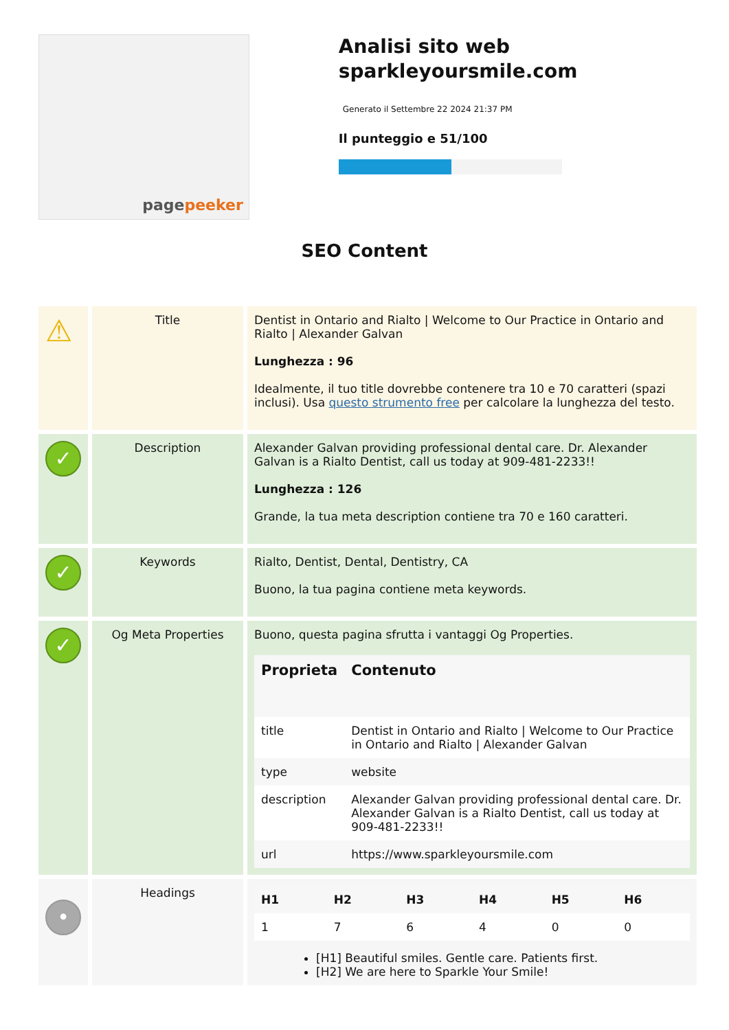page peeker
Analisi sito web sparkleyoursmile.com
Generato il Settembre 22 2024 21:37 PM
Il punteggio e 51/100
SEO Content
| ⚠ | Title | Dentist in Ontario and Rialto / Welcome to Our Practice in Ontario and Rialto / Alexander Galvan Lunghezza : 96 Idealmente, il tuo title dovrebbe contenere tra 10 e 70 caratteri (spazi inclusi). Usa questo strumento free per calcolare la lunghezza del testo. |
| ✓ | Description | Alexander Galvan providing professional dental care. Dr. Alexander Galvan is a Rialto Dentist, call us today at 909-481-2233!! Lunghezza : 126 Grande, la tua meta description contiene tra 70 e 160 caratteri. |
| ✓ | Keywords | Rialto, Dentist, Dental, Dentistry, CA Buono, la tua pagina contiene meta keywords. |
| ✓ | Og Meta Properties | Buono, questa pagina sfrutta i vantaggi Og Properties. / Proprieta / Contenuto / / --- / --- / / title / Dentist in Ontario and Rialto / Welcome to Our Practice in Ontario and Rialto / Alexander Galvan / / type / website / / description / Alexander Galvan providing professional dental care. Dr. Alexander Galvan is a Rialto Dentist, call us today at 909-481-2233!! / / url / https://www.sparkleyoursmile.com / |
| • | Headings | / H1 / H2 / H3 / H4 / H5 / H6 / / --- / --- / --- / --- / --- / --- / / 1 / 7 / 6 / 4 / 0 / 0 / [H1] Beautiful smiles. Gentle care. Patients first. [H2] We are here to Sparkle Your Smile! |